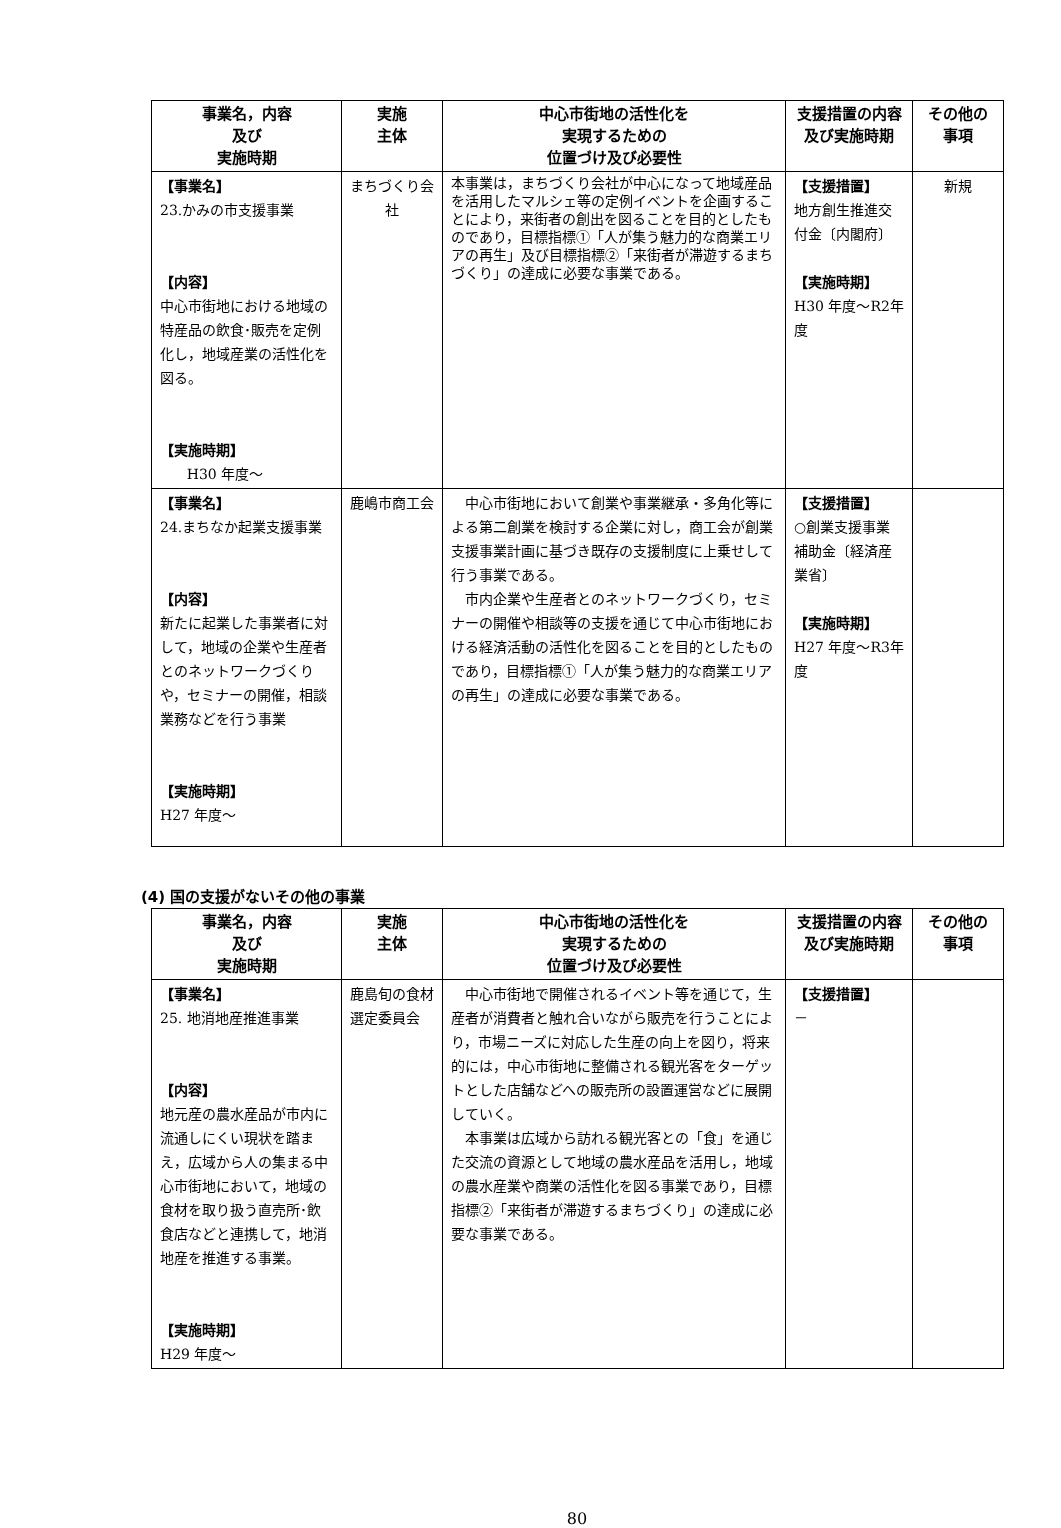| 事業名，内容 及び 実施時期 | 実施 主体 | 中心市街地の活性化を 実現するための 位置づけ及び必要性 | 支援措置の内容及び実施時期 | その他の事項 |
| --- | --- | --- | --- | --- |
| 【事業名】 23.かみの市支援事業 【内容】 中心市街地における地域の特産品の飲食･販売を定例化し，地域産業の活性化を図る。 【実施時期】 H30 年度～ | まちづくり会社 | 本事業は，まちづくり会社が中心になって地域産品を活用したマルシェ等の定例イベントを企画することにより，来街者の創出を図ることを目的としたものであり，目標指標①「人が集う魅力的な商業エリアの再生」及び目標指標②「来街者が滞遊するまちづくり」の達成に必要な事業である。 | 【支援措置】 地方創生推進交付金〔内閣府〕 【実施時期】 H30 年度～R2年度 | 新規 |
| 【事業名】 24.まちなか起業支援事業 【内容】 新たに起業した事業者に対して，地域の企業や生産者とのネットワークづくりや，セミナーの開催，相談業務などを行う事業 【実施時期】 H27 年度～ | 鹿嶋市商工会 | 中心市街地において創業や事業継承・多角化等による第二創業を検討する企業に対し，商工会が創業支援事業計画に基づき既存の支援制度に上乗せして行う事業である。 市内企業や生産者とのネットワークづくり，セミナーの開催や相談等の支援を通じて中心市街地における経済活動の活性化を図ることを目的としたものであり，目標指標①「人が集う魅力的な商業エリアの再生」の達成に必要な事業である。 | 【支援措置】 ○創業支援事業補助金〔経済産業省〕 【実施時期】 H27 年度～R3年度 | |
(4) 国の支援がないその他の事業
| 事業名，内容 及び 実施時期 | 実施 主体 | 中心市街地の活性化を 実現するための 位置づけ及び必要性 | 支援措置の内容及び実施時期 | その他の事項 |
| --- | --- | --- | --- | --- |
| 【事業名】 25. 地消地産推進事業 【内容】 地元産の農水産品が市内に流通しにくい現状を踏まえ，広域から人の集まる中心市街地において，地域の食材を取り扱う直売所･飲食店などと連携して，地消地産を推進する事業。 【実施時期】 H29 年度～ | 鹿島旬の食材選定委員会 | 中心市街地で開催されるイベント等を通じて，生産者が消費者と触れ合いながら販売を行うことにより，市場ニーズに対応した生産の向上を図り，将来的には，中心市街地に整備される観光客をターゲットとした店舗などへの販売所の設置運営などに展開していく。 本事業は広域から訪れる観光客との「食」を通じた交流の資源として地域の農水産品を活用し，地域の農水産業や商業の活性化を図る事業であり，目標指標②「来街者が滞遊するまちづくり」の達成に必要な事業である。 | 【支援措置】 － | |
80